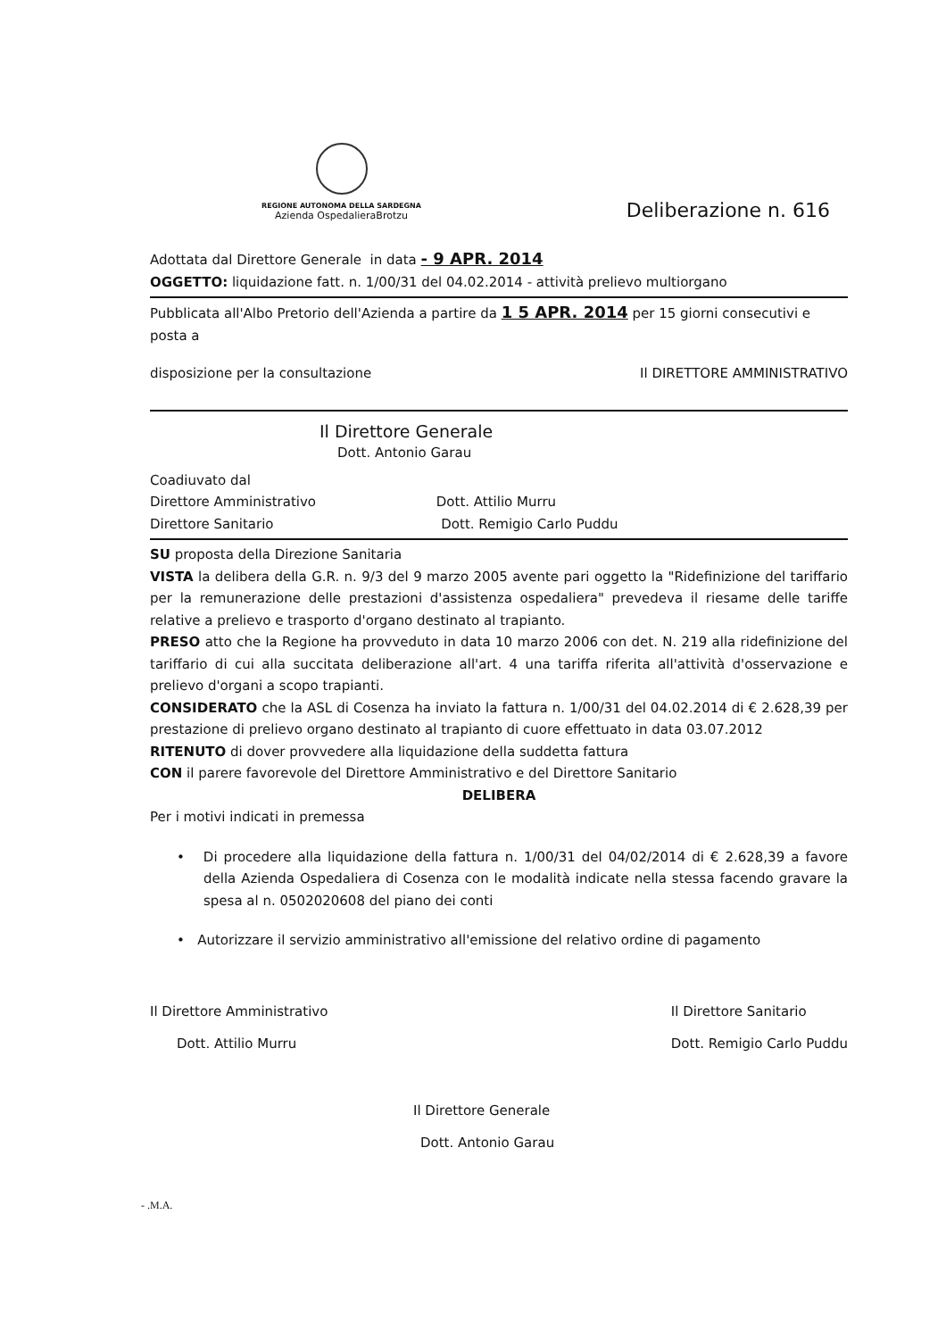REGIONE AUTONOMA DELLA SARDEGNA
Azienda OspedalieraBrotzu
Deliberazione n. 616
Adottata dal Direttore Generale in data - 9 APR. 2014
OGGETTO: liquidazione fatt. n. 1/00/31 del 04.02.2014 - attività prelievo multiorgano
Pubblicata all'Albo Pretorio dell'Azienda a partire da 1 5 APR. 2014 per 15 giorni consecutivi e posta a
disposizione per la consultazione Il DIRETTORE AMMINISTRATIVO
Il Direttore Generale
Dott. Antonio Garau
Coadiuvato dal
Direttore Amministrativo Dott. Attilio Murru
Direttore Sanitario Dott. Remigio Carlo Puddu
SU proposta della Direzione Sanitaria
VISTA la delibera della G.R. n. 9/3 del 9 marzo 2005 avente pari oggetto la "Ridefinizione del tariffario per la remunerazione delle prestazioni d'assistenza ospedaliera" prevedeva il riesame delle tariffe relative a prelievo e trasporto d'organo destinato al trapianto.
PRESO atto che la Regione ha provveduto in data 10 marzo 2006 con det. N. 219 alla ridefinizione del tariffario di cui alla succitata deliberazione all'art. 4 una tariffa riferita all'attività d'osservazione e prelievo d'organi a scopo trapianti.
CONSIDERATO che la ASL di Cosenza ha inviato la fattura n. 1/00/31 del 04.02.2014 di € 2.628,39 per prestazione di prelievo organo destinato al trapianto di cuore effettuato in data 03.07.2012
RITENUTO di dover provvedere alla liquidazione della suddetta fattura
CON il parere favorevole del Direttore Amministrativo e del Direttore Sanitario
DELIBERA
Per i motivi indicati in premessa
• Di procedere alla liquidazione della fattura n. 1/00/31 del 04/02/2014 di € 2.628,39 a favore della Azienda Ospedaliera di Cosenza con le modalità indicate nella stessa facendo gravare la spesa al n. 0502020608 del piano dei conti
• Autorizzare il servizio amministrativo all'emissione del relativo ordine di pagamento
Il Direttore Amministrativo
Dott. Attilio Murru
Il Direttore Sanitario
Dott. Remigio Carlo Puddu
Il Direttore Generale
Dott. Antonio Garau
- .M.A.